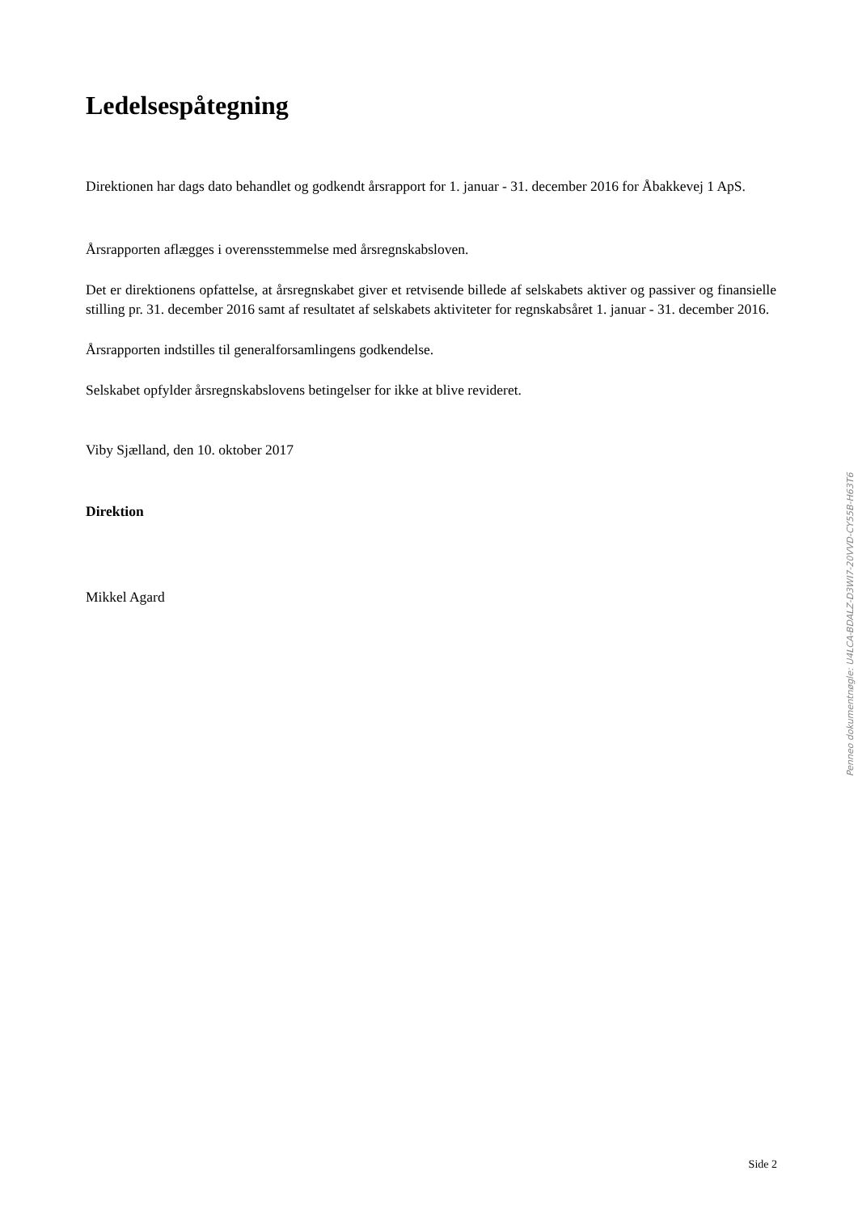Ledelsespåtegning
Direktionen har dags dato behandlet og godkendt årsrapport for 1. januar - 31. december 2016 for Åbakkevej 1 ApS.
Årsrapporten aflægges i overensstemmelse med årsregnskabsloven.
Det er direktionens opfattelse, at årsregnskabet giver et retvisende billede af selskabets aktiver og passiver og finansielle stilling pr. 31. december 2016 samt af resultatet af selskabets aktiviteter for regnskabsåret 1. januar - 31. december 2016.
Årsrapporten indstilles til generalforsamlingens godkendelse.
Selskabet opfylder årsregnskabslovens betingelser for ikke at blive revideret.
Viby Sjælland, den 10. oktober 2017
Direktion
Mikkel Agard
Penneo dokumentnøgle: U4LCA-BDALZ-D3WI7-20VVD-CY55B-H63T6
Side 2